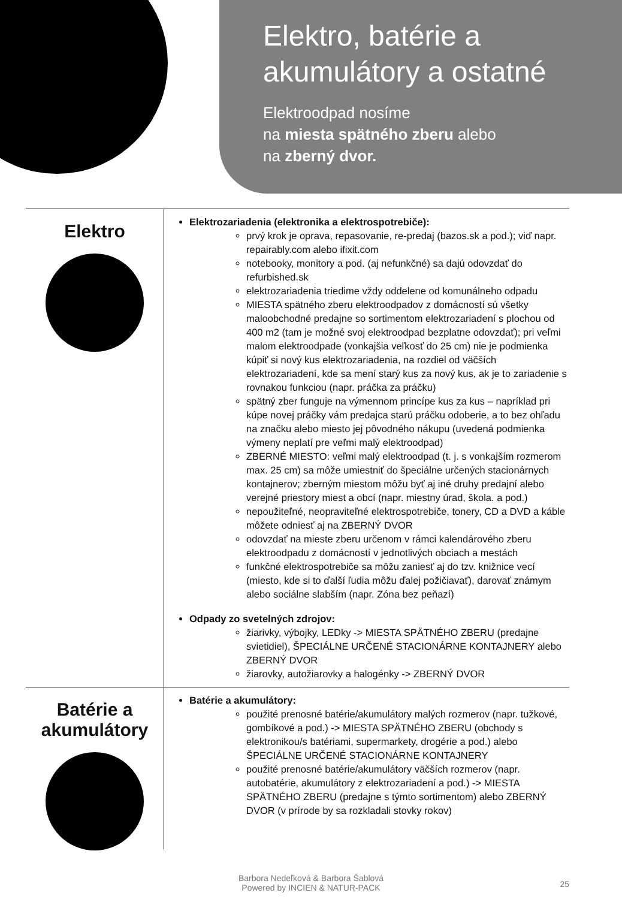Elektro, batérie a
akumulátory a ostatné
Elektroodpad nosíme
na miesta spätného zberu alebo
na zberný dvor.
Elektro
Elektrozariadenia (elektronika a elektrospotrebiče):
prvý krok je oprava, repasovanie, re-predaj (bazos.sk a pod.); viď napr. repairably.com alebo ifixit.com
notebooky, monitory a pod. (aj nefunkčné) sa dajú odovzdať do refurbished.sk
elektrozariadenia triedime vždy oddelene od komunálneho odpadu
MIESTA spätného zberu elektroodpadov z domácností sú všetky maloobchodné predajne so sortimentom elektrozariadení s plochou od 400 m2 (tam je možné svoj elektroodpad bezplatne odovzdať); pri veľmi malom elektroodpade (vonkajšia veľkosť do 25 cm) nie je podmienka kúpiť si nový kus elektrozariadenia, na rozdiel od väčších elektrozariadení, kde sa mení starý kus za nový kus, ak je to zariadenie s rovnakou funkciou (napr. práčka za práčku)
spätný zber funguje na výmennom princípe kus za kus – napríklad pri kúpe novej práčky vám predajca starú práčku odoberie, a to bez ohľadu na značku alebo miesto jej pôvodného nákupu (uvedená podmienka výmeny neplatí pre veľmi malý elektroodpad)
ZBERNÉ MIESTO: veľmi malý elektroodpad (t. j. s vonkajším rozmerom max. 25 cm) sa môže umiestniť do špeciálne určených stacionárnych kontajnerov; zberným miestom môžu byť aj iné druhy predajní alebo verejné priestory miest a obcí (napr. miestny úrad, škola. a pod.)
nepoužiteľné, neopraviteľné elektrospotrebiče, tonery, CD a DVD a káble môžete odniesť aj na ZBERNÝ DVOR
odovzdať na mieste zberu určenom v rámci kalendárového zberu elektroodpadu z domácností v jednotlivých obciach a mestách
funkčné elektrospotrebiče sa môžu zaniesť aj do tzv. knižnice vecí (miesto, kde si to ďalší ľudia môžu ďalej požičiavať), darovať známym alebo sociálne slabším (napr. Zóna bez peňazí)
Odpady zo svetelných zdrojov:
žiarivky, výbojky, LEDky -> MIESTA SPÄTNÉHO ZBERU (predajne svietidiel), ŠPECIÁLNE URČENÉ STACIONÁRNE KONTAJNERY alebo ZBERNÝ DVOR
žiarovky, autožiarovky a halogénky -> ZBERNÝ DVOR
Batérie a
akumulátory
Batérie a akumulátory:
použité prenosné batérie/akumulátory malých rozmerov (napr. tužkové, gombíkové a pod.) -> MIESTA SPÄTNÉHO ZBERU (obchody s elektronikou/s batériami, supermarkety, drogérie a pod.) alebo ŠPECIÁLNE URČENÉ STACIONÁRNE KONTAJNERY
použité prenosné batérie/akumulátory väčších rozmerov (napr. autobatérie, akumulátory z elektrozariadení a pod.) -> MIESTA SPÄTNÉHO ZBERU (predajne s týmto sortimentom) alebo ZBERNÝ DVOR (v prírode by sa rozkladali stovky rokov)
Barbora Nedeľková & Barbora Šablová
Powered by INCIEN & NATUR-PACK
25